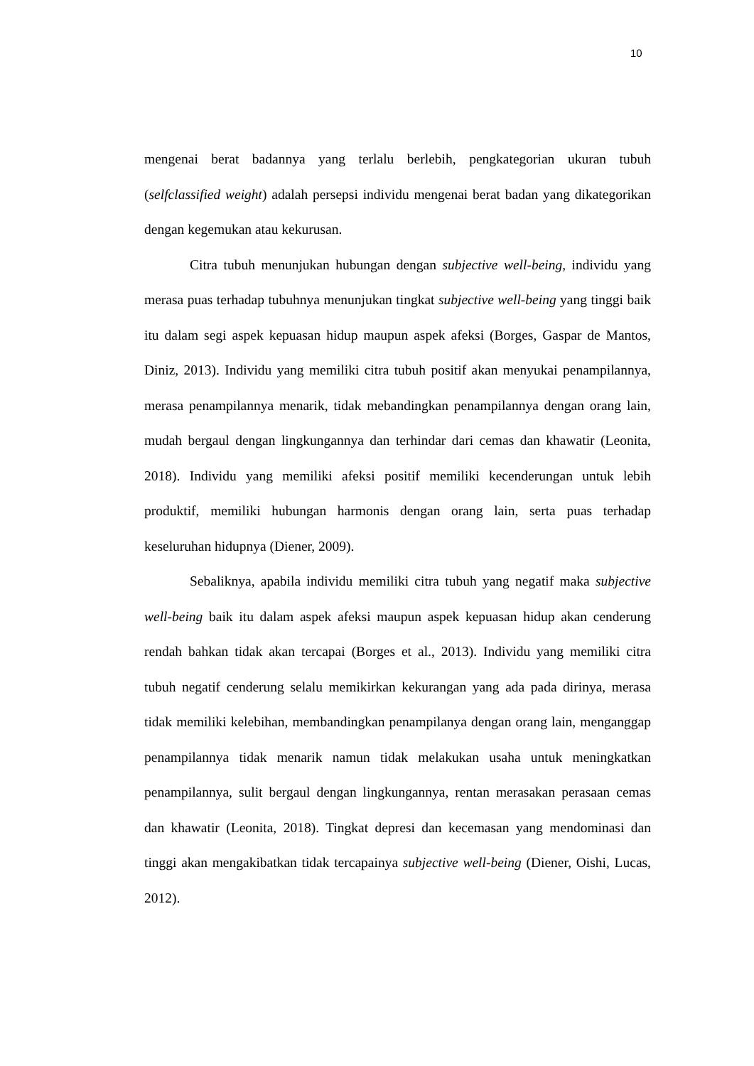10
mengenai berat badannya yang terlalu berlebih, pengkategorian ukuran tubuh (selfclassified weight) adalah persepsi individu mengenai berat badan yang dikategorikan dengan kegemukan atau kekurusan.
Citra tubuh menunjukan hubungan dengan subjective well-being, individu yang merasa puas terhadap tubuhnya menunjukan tingkat subjective well-being yang tinggi baik itu dalam segi aspek kepuasan hidup maupun aspek afeksi (Borges, Gaspar de Mantos, Diniz, 2013). Individu yang memiliki citra tubuh positif akan menyukai penampilannya, merasa penampilannya menarik, tidak mebandingkan penampilannya dengan orang lain, mudah bergaul dengan lingkungannya dan terhindar dari cemas dan khawatir (Leonita, 2018). Individu yang memiliki afeksi positif memiliki kecenderungan untuk lebih produktif, memiliki hubungan harmonis dengan orang lain, serta puas terhadap keseluruhan hidupnya (Diener, 2009).
Sebaliknya, apabila individu memiliki citra tubuh yang negatif maka subjective well-being baik itu dalam aspek afeksi maupun aspek kepuasan hidup akan cenderung rendah bahkan tidak akan tercapai (Borges et al., 2013). Individu yang memiliki citra tubuh negatif cenderung selalu memikirkan kekurangan yang ada pada dirinya, merasa tidak memiliki kelebihan, membandingkan penampilanya dengan orang lain, menganggap penampilannya tidak menarik namun tidak melakukan usaha untuk meningkatkan penampilannya, sulit bergaul dengan lingkungannya, rentan merasakan perasaan cemas dan khawatir (Leonita, 2018). Tingkat depresi dan kecemasan yang mendominasi dan tinggi akan mengakibatkan tidak tercapainya subjective well-being (Diener, Oishi, Lucas, 2012).